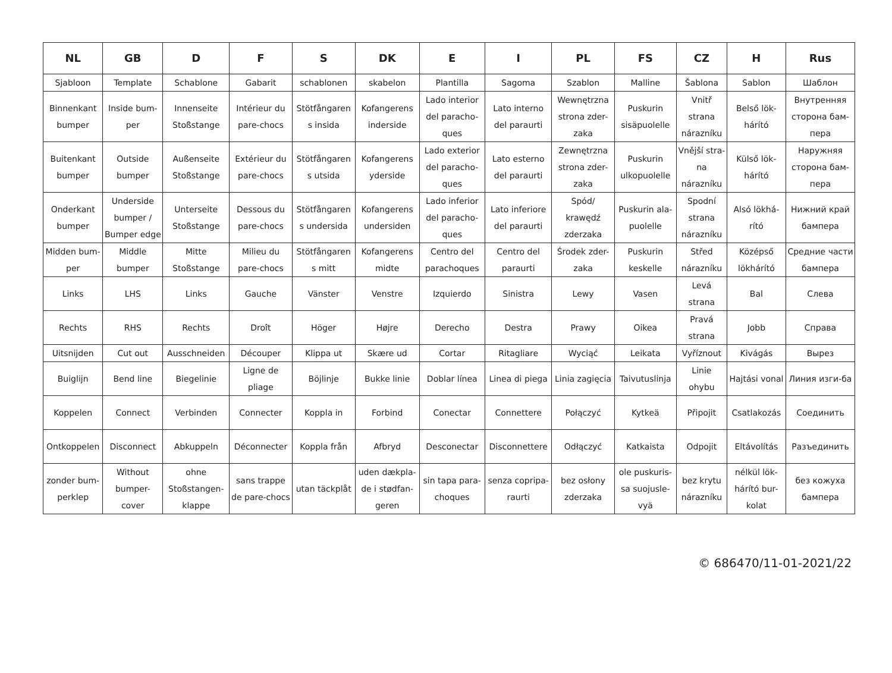| NL | GB | D | F | S | DK | E | I | PL | FS | CZ | H | Rus |
| --- | --- | --- | --- | --- | --- | --- | --- | --- | --- | --- | --- | --- |
| Sjabloon | Template | Schablone | Gabarit | schablonen | skabelon | Plantilla | Sagoma | Szablon | Malline | Šablona | Sablon | Шаблон |
| Binnenkant bumper | Inside bum-per | Innenseite Stoßstange | Intérieur du pare-chocs | Stötfångaren s insida | Kofangerens inderside | Lado interior del paracho-ques | Lato interno del paraurti | Wewnętrzna strona zder-zaka | Puskurin sisäpuolelle | Vnitř strana nárazníku | Belső lök-hárító | Внутренняя сторона бам-пера |
| Buitenkant bumper | Outside bumper | Außenseite Stoßstange | Extérieur du pare-chocs | Stötfångaren s utsida | Kofangerens yderside | Lado exterior del paracho-ques | Lato esterno del paraurti | Zewnętrzna strona zder-zaka | Puskurin ulkopuolelle | Vnější stra-na nárazníku | Külső lök-hárító | Наружняя сторона бам-пера |
| Onderkant bumper | Underside bumper / Bumper edge | Unterseite Stoßstange | Dessous du pare-chocs | Stötfångaren s undersida | Kofangerens undersiden | Lado inferior del paracho-ques | Lato inferiore del paraurti | Spód/ krawędź zderzaka | Puskurin ala-puolelle | Spodní strana nárazníku | Alsó lökhá-rító | Нижний край бампера |
| Midden bum-per | Middle bumper | Mitte Stoßstange | Milieu du pare-chocs | Stötfångaren s mitt | Kofangerens midte | Centro del parachoques | Centro del paraurti | Środek zder-zaka | Puskurin keskelle | Střed nárazníku | Középső lökhárító | Средние части бампера |
| Links | LHS | Links | Gauche | Vänster | Venstre | Izquierdo | Sinistra | Lewy | Vasen | Levá strana | Bal | Слева |
| Rechts | RHS | Rechts | Droît | Höger | Højre | Derecho | Destra | Prawy | Oikea | Pravá strana | Jobb | Справа |
| Uitsnijden | Cut out | Ausschneiden | Découper | Klippa ut | Skære ud | Cortar | Ritagliare | Wyciąć | Leikata | Vyříznout | Kivágás | Вырез |
| Buiglijn | Bend line | Biegelinie | Ligne de pliage | Böjlinje | Bukke linie | Doblar línea | Linea di piega | Linia zagięcia | Taivutuslinja | Linie ohybu | Hajtási vonal | Линия изги-ба |
| Koppelen | Connect | Verbinden | Connecter | Koppla in | Forbind | Conectar | Connettere | Połączyć | Kytkeä | Připojit | Csatlakozás | Соединить |
| Ontkoppelen | Disconnect | Abkuppeln | Déconnecter | Koppla från | Afbryd | Desconectar | Disconnettere | Odłączyć | Katkaista | Odpojit | Eltávolítás | Разъединить |
| zonder bum-perklep | Without bumper-cover | ohne Stoßstangen-klappe | sans trappe de pare-chocs | utan täckplåt | uden dækpla-de i stødfan-geren | sin tapa para-choques | senza copripa-raurti | bez osłony zderzaka | ole puskuris-sa suojusle-vyä | bez krytu nárazníku | nélkül lök-hárító bur-kolat | без кожуха бампера |
© 686470/11-01-2021/22